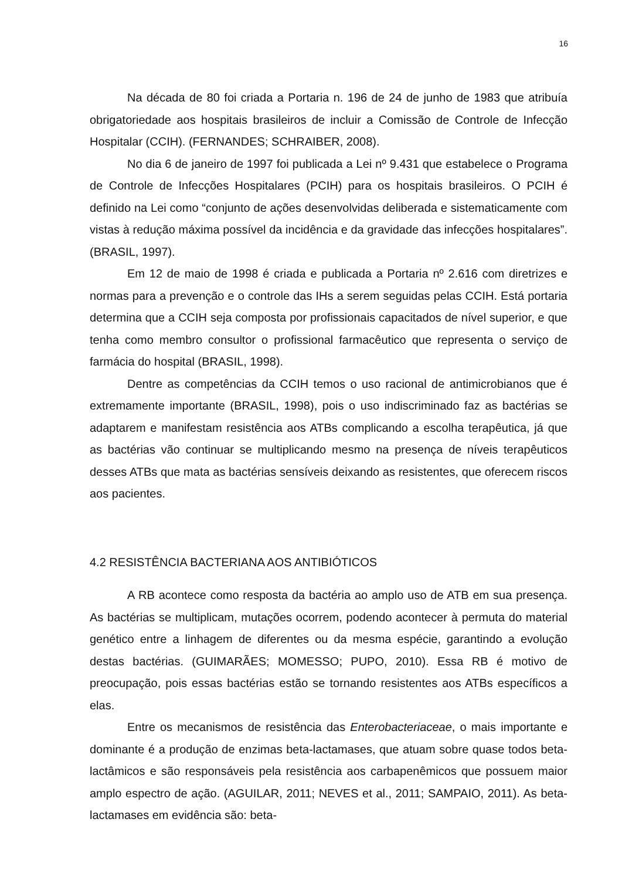16
Na década de 80 foi criada a Portaria n. 196 de 24 de junho de 1983 que atribuía obrigatoriedade aos hospitais brasileiros de incluir a Comissão de Controle de Infecção Hospitalar (CCIH). (FERNANDES; SCHRAIBER, 2008).
No dia 6 de janeiro de 1997 foi publicada a Lei nº 9.431 que estabelece o Programa de Controle de Infecções Hospitalares (PCIH) para os hospitais brasileiros. O PCIH é definido na Lei como “conjunto de ações desenvolvidas deliberada e sistematicamente com vistas à redução máxima possível da incidência e da gravidade das infecções hospitalares”. (BRASIL, 1997).
Em 12 de maio de 1998 é criada e publicada a Portaria nº 2.616 com diretrizes e normas para a prevenção e o controle das IHs a serem seguidas pelas CCIH. Está portaria determina que a CCIH seja composta por profissionais capacitados de nível superior, e que tenha como membro consultor o profissional farmacêutico que representa o serviço de farmácia do hospital (BRASIL, 1998).
Dentre as competências da CCIH temos o uso racional de antimicrobianos que é extremamente importante (BRASIL, 1998), pois o uso indiscriminado faz as bactérias se adaptarem e manifestam resistência aos ATBs complicando a escolha terapêutica, já que as bactérias vão continuar se multiplicando mesmo na presença de níveis terapêuticos desses ATBs que mata as bactérias sensíveis deixando as resistentes, que oferecem riscos aos pacientes.
4.2 RESISTÊNCIA BACTERIANA AOS ANTIBIÓTICOS
A RB acontece como resposta da bactéria ao amplo uso de ATB em sua presença. As bactérias se multiplicam, mutações ocorrem, podendo acontecer à permuta do material genético entre a linhagem de diferentes ou da mesma espécie, garantindo a evolução destas bactérias. (GUIMARÃES; MOMESSO; PUPO, 2010). Essa RB é motivo de preocupação, pois essas bactérias estão se tornando resistentes aos ATBs específicos a elas.
Entre os mecanismos de resistência das Enterobacteriaceae, o mais importante e dominante é a produção de enzimas beta-lactamases, que atuam sobre quase todos beta-lactâmicos e são responsáveis pela resistência aos carbapenêmicos que possuem maior amplo espectro de ação. (AGUILAR, 2011; NEVES et al., 2011; SAMPAIO, 2011). As beta-lactamases em evidência são: beta-